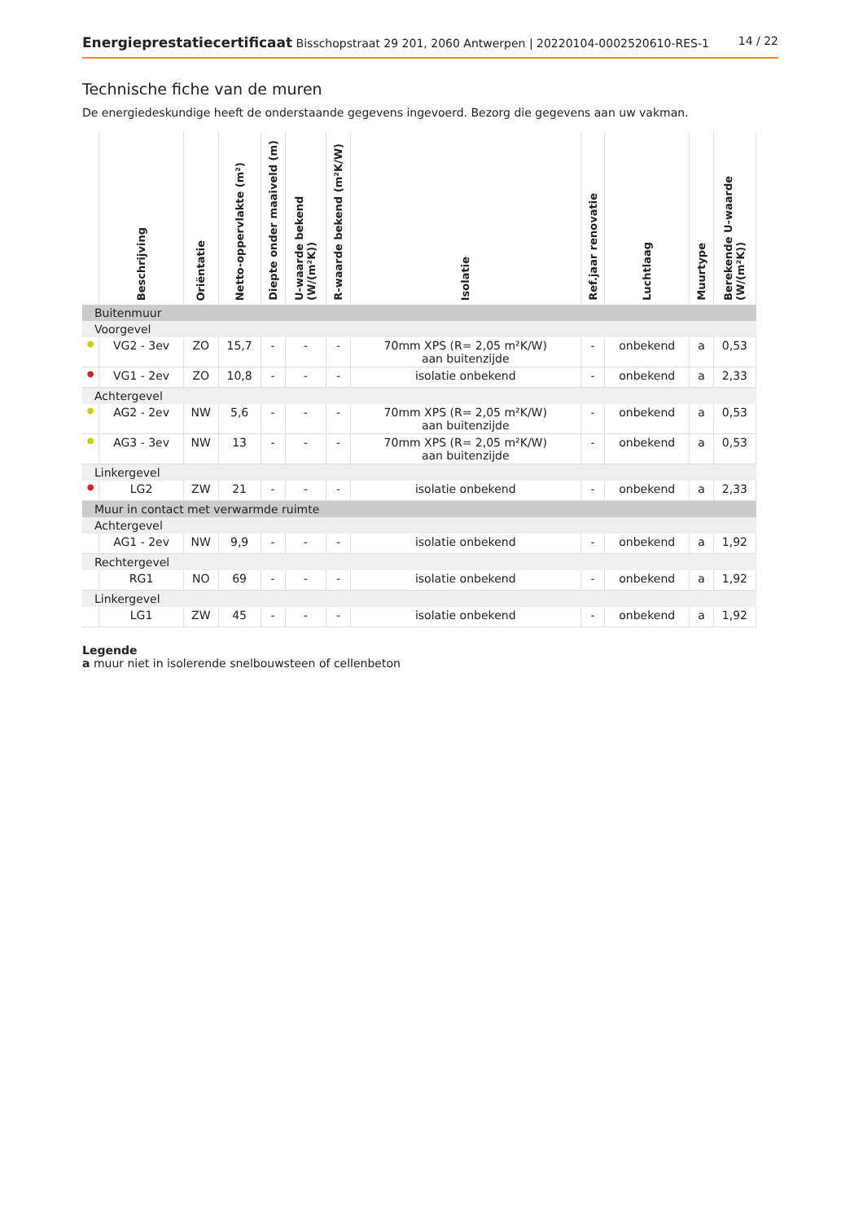Energieprestatiecertificaat Bisschopstraat 29 201, 2060 Antwerpen | 20220104-0002520610-RES-1
14 / 22
Technische fiche van de muren
De energiedeskundige heeft de onderstaande gegevens ingevoerd. Bezorg die gegevens aan uw vakman.
| | Beschrijving | Oriëntatie | Netto-oppervlakte (m²) | Diepte onder maaiveld (m) | U-waarde bekend (W/(m²K)) | R-waarde bekend (m²K/W) | Isolatie | Ref.jaar renovatie | Luchtlaag | Muurtype | Berekende U-waarde (W/(m²K)) |
| --- | --- | --- | --- | --- | --- | --- | --- | --- | --- | --- | --- |
| Buitenmuur | | | | | | | | | | | |
| Voorgevel | | | | | | | | | | | |
| ● | VG2 - 3ev | ZO | 15,7 | - | - | - | 70mm XPS (R= 2,05 m²K/W) aan buitenzijde | - | onbekend | a | 0,53 |
| ● | VG1 - 2ev | ZO | 10,8 | - | - | - | isolatie onbekend | - | onbekend | a | 2,33 |
| Achtergevel | | | | | | | | | | | |
| ● | AG2 - 2ev | NW | 5,6 | - | - | - | 70mm XPS (R= 2,05 m²K/W) aan buitenzijde | - | onbekend | a | 0,53 |
| ● | AG3 - 3ev | NW | 13 | - | - | - | 70mm XPS (R= 2,05 m²K/W) aan buitenzijde | - | onbekend | a | 0,53 |
| Linkergevel | | | | | | | | | | | |
| ● | LG2 | ZW | 21 | - | - | - | isolatie onbekend | - | onbekend | a | 2,33 |
| Muur in contact met verwarmde ruimte | | | | | | | | | | | |
| Achtergevel | | | | | | | | | | | |
| | AG1 - 2ev | NW | 9,9 | - | - | - | isolatie onbekend | - | onbekend | a | 1,92 |
| Rechtergevel | | | | | | | | | | | |
| | RG1 | NO | 69 | - | - | - | isolatie onbekend | - | onbekend | a | 1,92 |
| Linkergevel | | | | | | | | | | | |
| | LG1 | ZW | 45 | - | - | - | isolatie onbekend | - | onbekend | a | 1,92 |
Legende
a muur niet in isolerende snelbouwsteen of cellenbeton